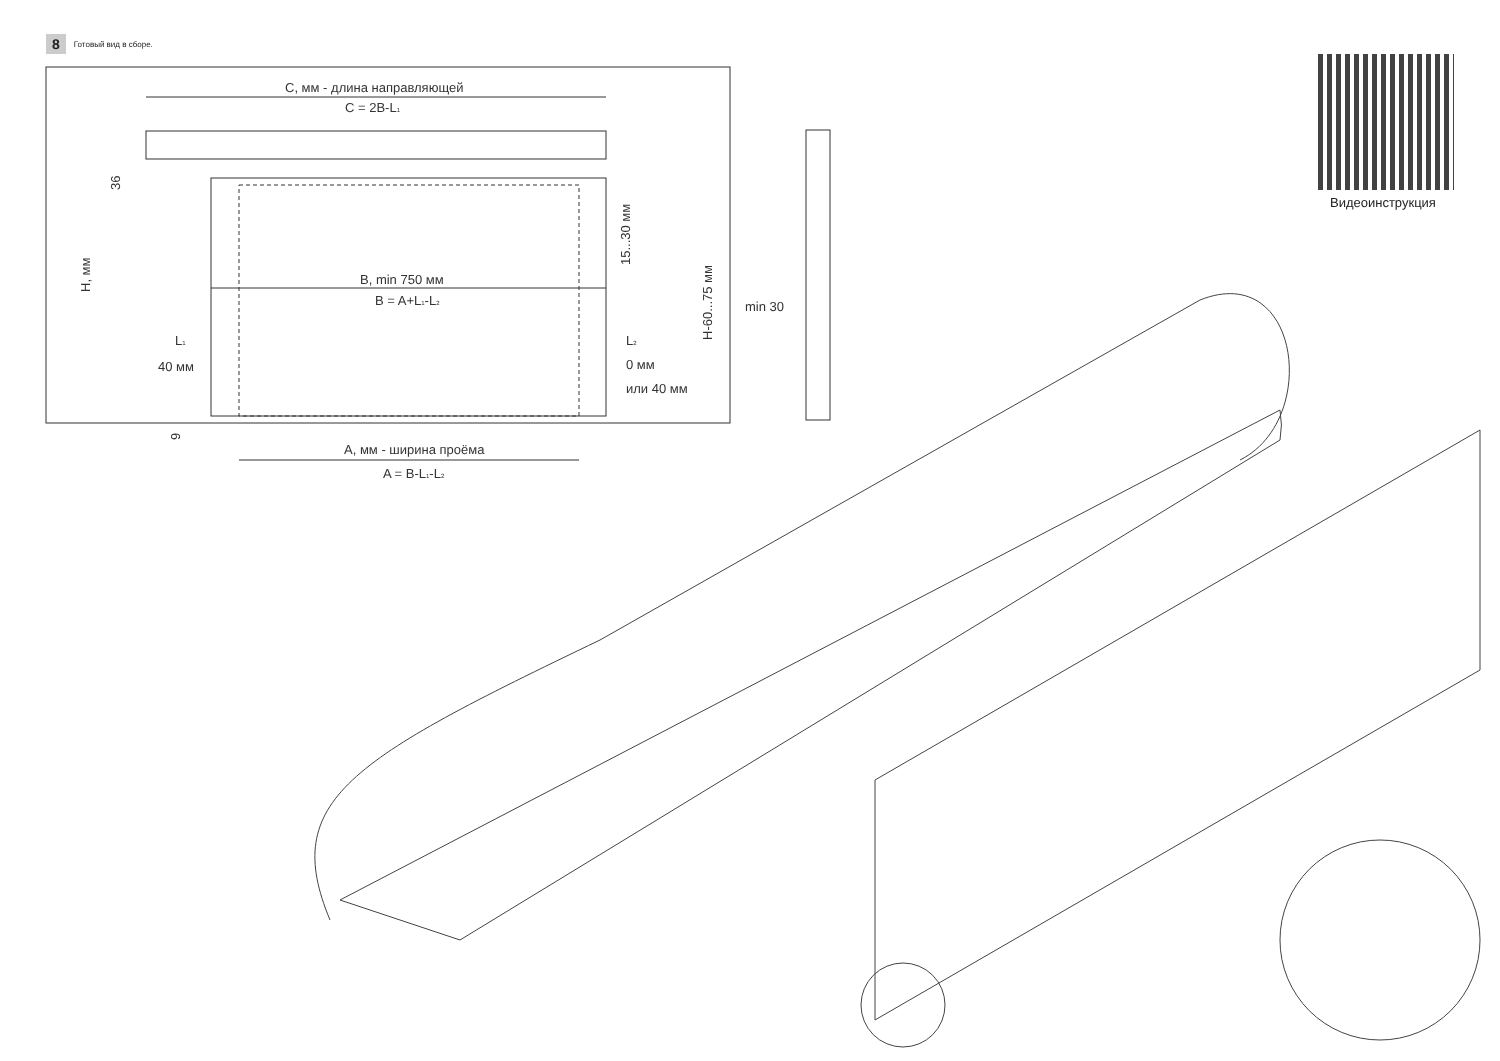8 Готовый вид в сборе.
Видеоинструкция
С, мм - длина направляющей
C = 2B-L1
B, min 750 мм
B = A+L1-L2
L1
40 мм
L2
0 мм
или 40 мм
A, мм - ширина проёма
A = B-L1-L2
H, мм
36
15...30 мм
H-60...75 мм
9
min 30